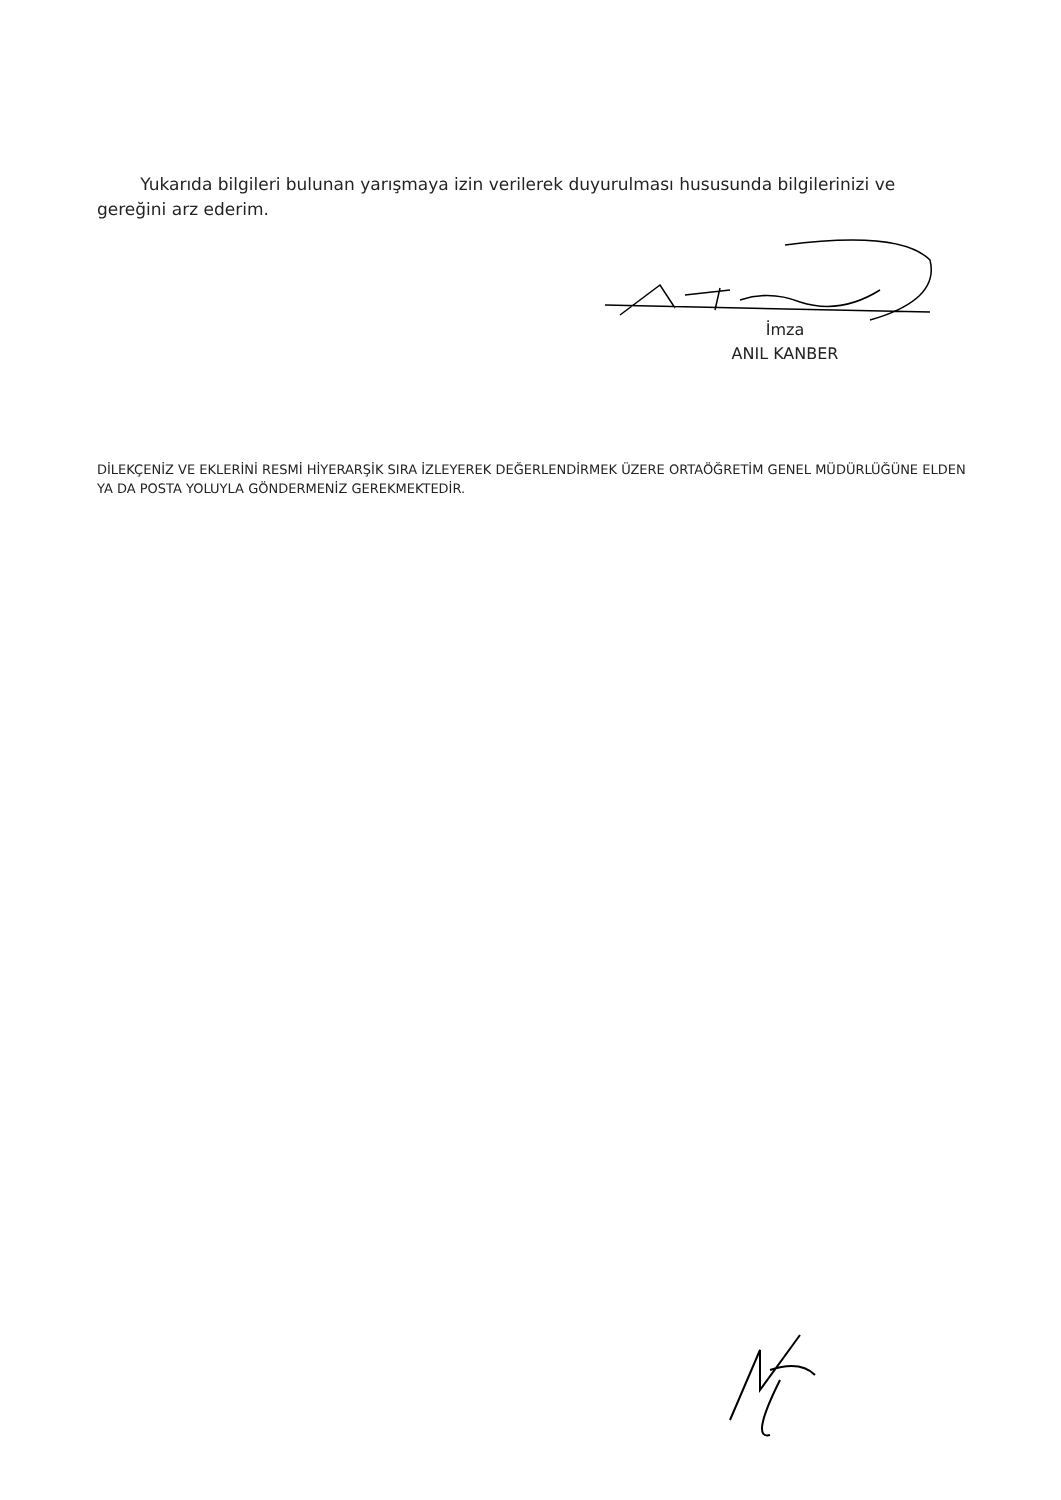Yukarıda bilgileri bulunan yarışmaya izin verilerek duyurulması hususunda bilgilerinizi ve gereğini arz ederim.
İmza
ANIL KANBER
DİLEKÇENİZ VE EKLERİNİ RESMİ HİYERARŞİK SIRA İZLEYEREK DEĞERLENDİRMEK ÜZERE ORTAÖĞRETİM GENEL MÜDÜRLÜĞÜNE ELDEN YA DA POSTA YOLUYLA GÖNDERMENİZ GEREKMEKTEDİR.